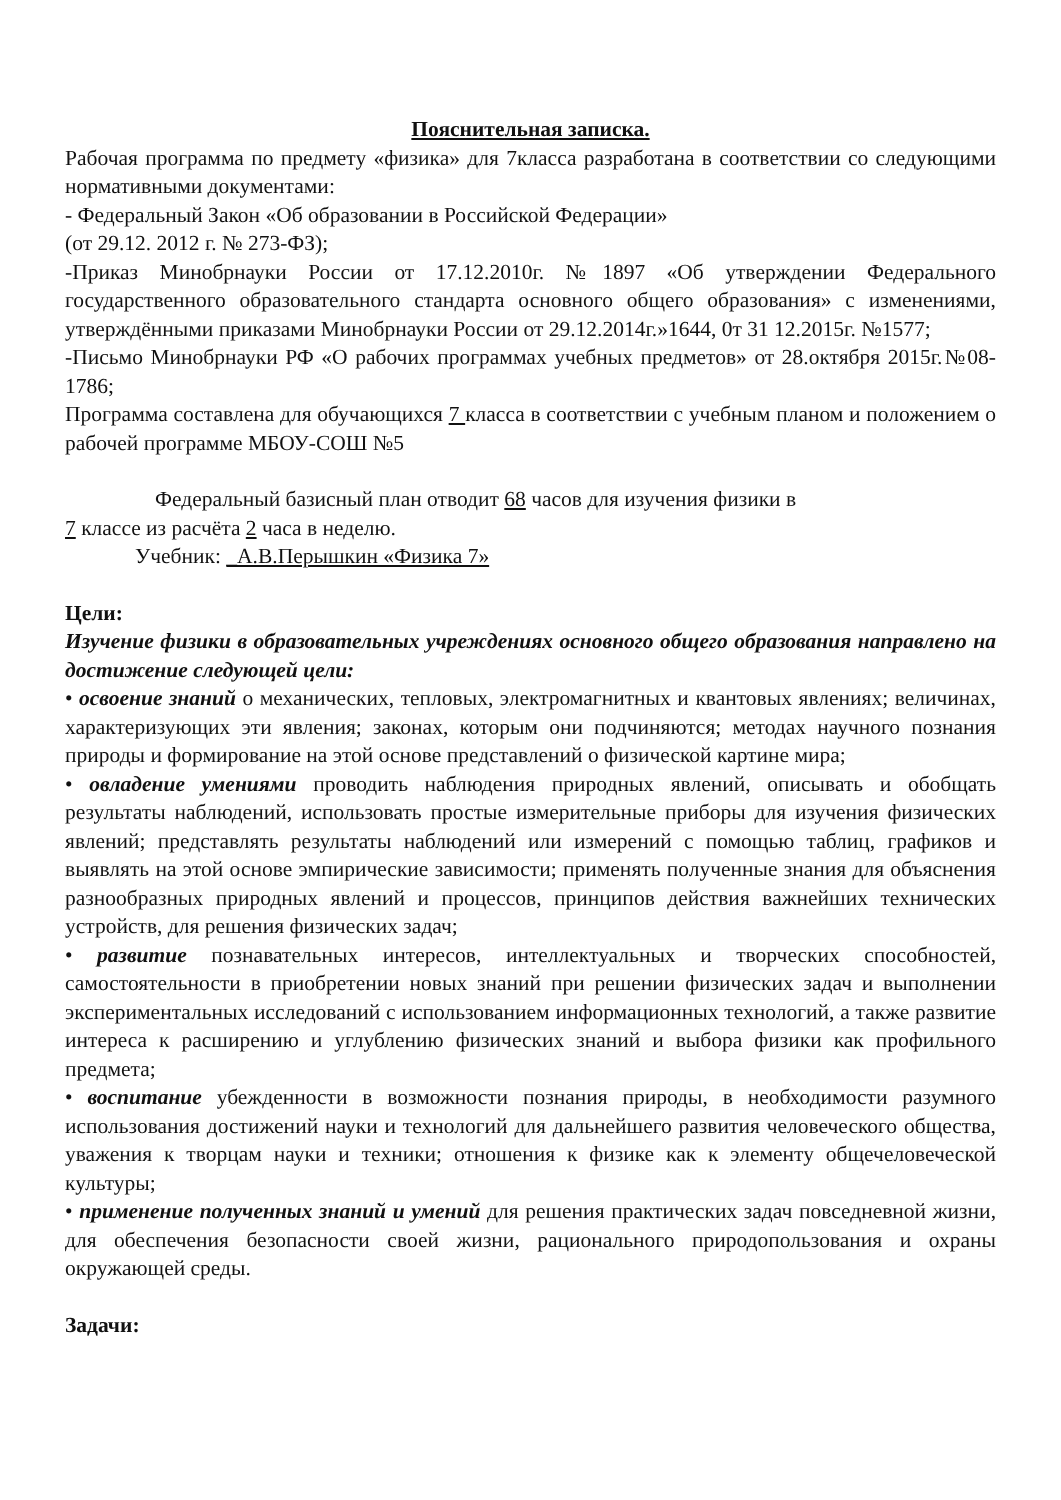Пояснительная записка.
Рабочая программа по предмету «физика» для 7класса разработана в соответствии со следующими нормативными документами:
- Федеральный Закон «Об образовании в Российской Федерации»
(от 29.12. 2012 г. № 273-ФЗ);
-Приказ Минобрнауки России от 17.12.2010г. №1897 «Об утверждении Федерального государственного образовательного стандарта основного общего образования» с изменениями, утверждёнными приказами Минобрнауки России от 29.12.2014г.»1644, 0т 31 12.2015г. №1577;
-Письмо Минобрнауки РФ «О рабочих программах учебных предметов» от 28.октября 2015г.№08-1786;
Программа составлена для обучающихся 7 класса в соответствии с учебным планом и положением о рабочей программе МБОУ-СОШ №5
Федеральный базисный план отводит 68 часов для изучения физики в
7 классе из расчёта 2 часа в неделю.
Учебник: _А.В.Перышкин «Физика 7»
Цели:
Изучение физики в образовательных учреждениях основного общего образования направлено на достижение следующей цели:
• освоение знаний о механических, тепловых, электромагнитных и квантовых явлениях; величинах, характеризующих эти явления; законах, которым они подчиняются; методах научного познания природы и формирование на этой основе представлений о физической картине мира;
• овладение умениями проводить наблюдения природных явлений, описывать и обобщать результаты наблюдений, использовать простые измерительные приборы для изучения физических явлений; представлять результаты наблюдений или измерений с помощью таблиц, графиков и выявлять на этой основе эмпирические зависимости; применять полученные знания для объяснения разнообразных природных явлений и процессов, принципов действия важнейших технических устройств, для решения физических задач;
• развитие познавательных интересов, интеллектуальных и творческих способностей, самостоятельности в приобретении новых знаний при решении физических задач и выполнении экспериментальных исследований с использованием информационных технологий, а также развитие интереса к расширению и углублению физических знаний и выбора физики как профильного предмета;
• воспитание убежденности в возможности познания природы, в необходимости разумного использования достижений науки и технологий для дальнейшего развития человеческого общества, уважения к творцам науки и техники; отношения к физике как к элементу общечеловеческой культуры;
• применение полученных знаний и умений для решения практических задач повседневной жизни, для обеспечения безопасности своей жизни, рационального природопользования и охраны окружающей среды.
Задачи: